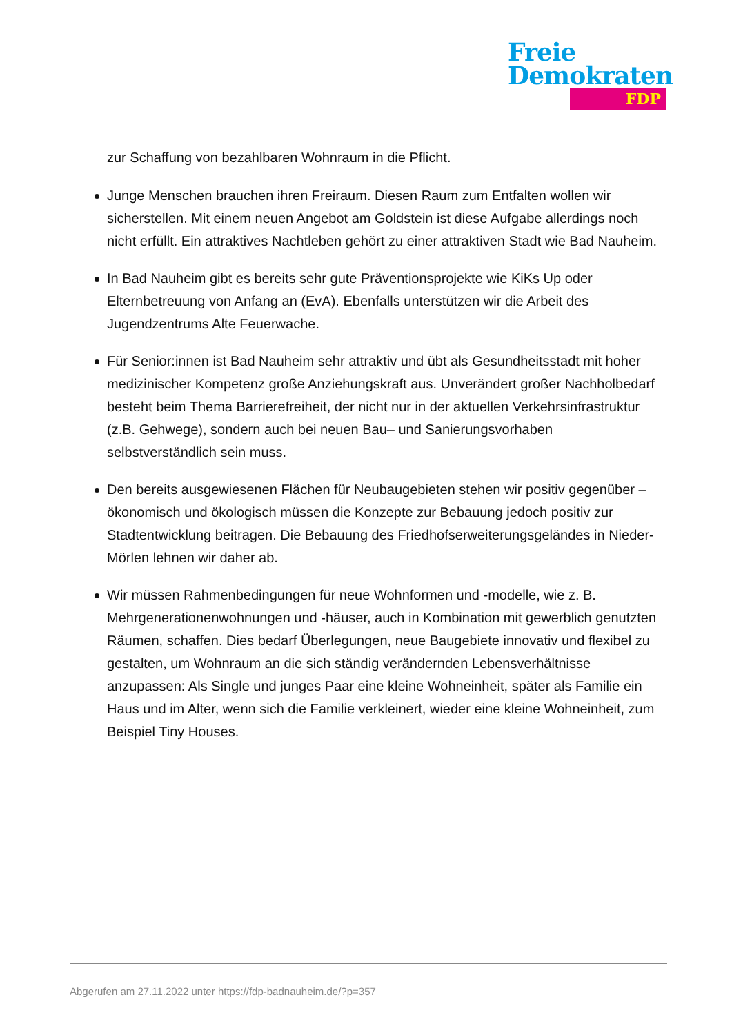Freie
Demokraten
FDP
zur Schaffung von bezahlbaren Wohnraum in die Pflicht.
Junge Menschen brauchen ihren Freiraum. Diesen Raum zum Entfalten wollen wir sicherstellen. Mit einem neuen Angebot am Goldstein ist diese Aufgabe allerdings noch nicht erfüllt. Ein attraktives Nachtleben gehört zu einer attraktiven Stadt wie Bad Nauheim.
In Bad Nauheim gibt es bereits sehr gute Präventionsprojekte wie KiKs Up oder Elternbetreuung von Anfang an (EvA). Ebenfalls unterstützen wir die Arbeit des Jugendzentrums Alte Feuerwache.
Für Senior:innen ist Bad Nauheim sehr attraktiv und übt als Gesundheitsstadt mit hoher medizinischer Kompetenz große Anziehungskraft aus. Unverändert großer Nachholbedarf besteht beim Thema Barrierefreiheit, der nicht nur in der aktuellen Verkehrsinfrastruktur (z.B. Gehwege), sondern auch bei neuen Bau– und Sanierungsvorhaben selbstverständlich sein muss.
Den bereits ausgewiesenen Flächen für Neubaugebieten stehen wir positiv gegenüber – ökonomisch und ökologisch müssen die Konzepte zur Bebauung jedoch positiv zur Stadtentwicklung beitragen. Die Bebauung des Friedhofserweiterungsgeländes in Nieder-Mörlen lehnen wir daher ab.
Wir müssen Rahmenbedingungen für neue Wohnformen und -modelle, wie z. B. Mehrgenerationenwohnungen und -häuser, auch in Kombination mit gewerblich genutzten Räumen, schaffen. Dies bedarf Überlegungen, neue Baugebiete innovativ und flexibel zu gestalten, um Wohnraum an die sich ständig verändernden Lebensverhältnisse anzupassen: Als Single und junges Paar eine kleine Wohneinheit, später als Familie ein Haus und im Alter, wenn sich die Familie verkleinert, wieder eine kleine Wohneinheit, zum Beispiel Tiny Houses.
Abgerufen am 27.11.2022 unter https://fdp-badnauheim.de/?p=357